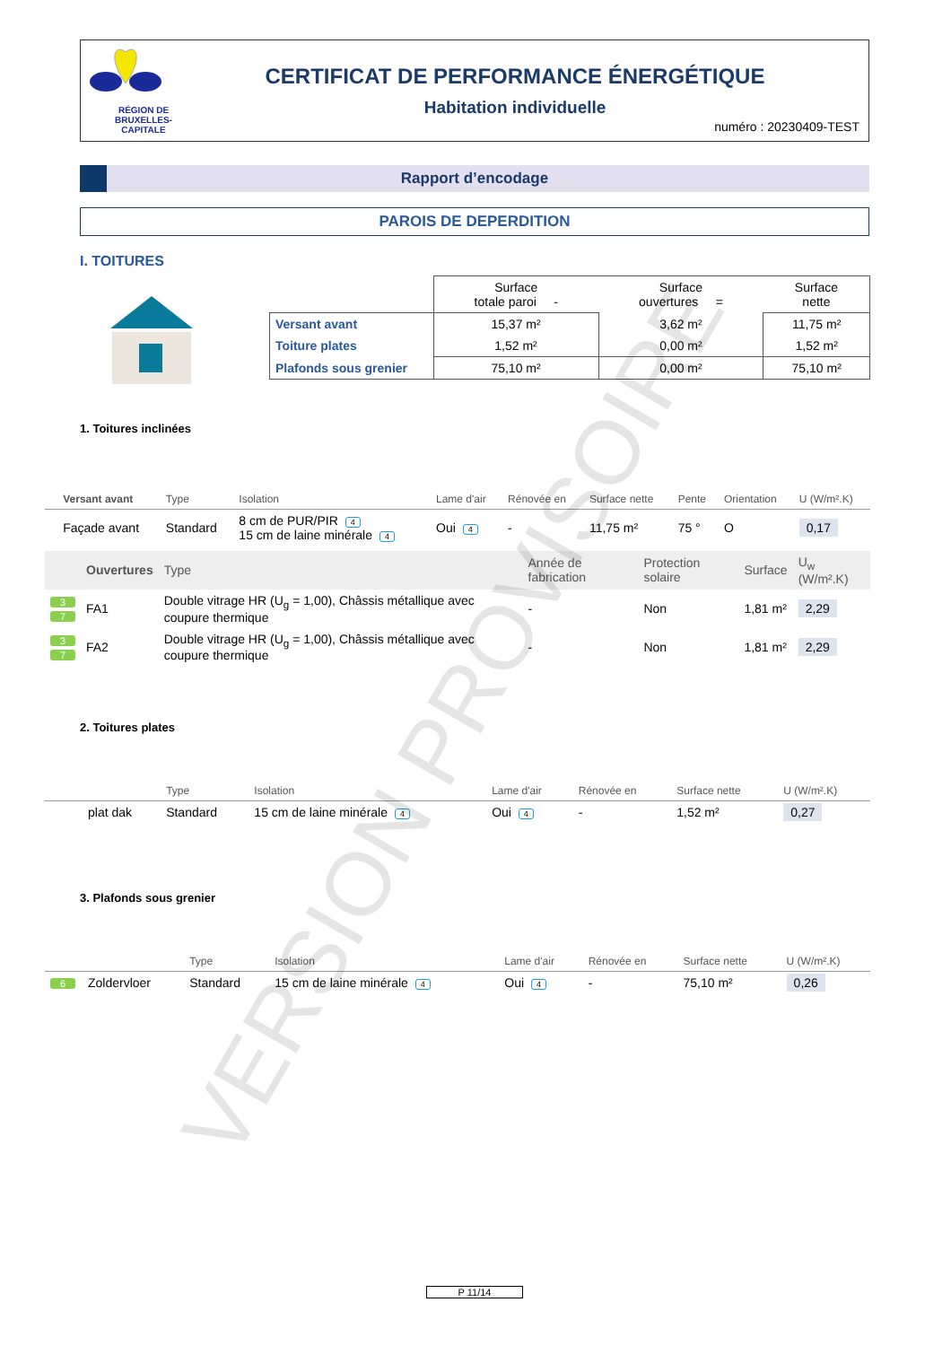RÉGION DE
BRUXELLES-
CAPITALE
CERTIFICAT DE PERFORMANCE ÉNERGÉTIQUE
Habitation individuelle
numéro : 20230409-TEST
Rapport d’encodage
PAROIS DE DEPERDITION
I. TOITURES
| | Surface totale paroi - | Surface ouvertures = | Surface nette |
| Versant avant | 15,37 m² | 3,62 m² | 11,75 m² |
| Toiture plates | 1,52 m² | 0,00 m² | 1,52 m² |
| Plafonds sous grenier | 75,10 m² | 0,00 m² | 75,10 m² |
1. Toitures inclinées
| | Versant avant | Type | Isolation | Lame d'air | Rénovée en | Surface nette | Pente | Orientation | U (W/m².K) |
| | Façade avant | Standard | 8 cm de PUR/PIR 4 15 cm de laine minérale 4 | Oui 4 | - | 11,75 m² | 75 ° | O | 0,17 |
| | Ouvertures | Type | Année de fabrication | Protection solaire | Surface | U<sub>w</sub> (W/m².K) |
| 3 7 | FA1 | Double vitrage HR (U<sub>g</sub> = 1,00), Châssis métallique avec coupure thermique | - | Non | 1,81 m² | 2,29 |
| 3 7 | FA2 | Double vitrage HR (U<sub>g</sub> = 1,00), Châssis métallique avec coupure thermique | - | Non | 1,81 m² | 2,29 |
2. Toitures plates
| | | Type | Isolation | Lame d'air | Rénovée en | Surface nette | U (W/m².K) |
| | plat dak | Standard | 15 cm de laine minérale 4 | Oui 4 | - | 1,52 m² | 0,27 |
3. Plafonds sous grenier
| | | Type | Isolation | Lame d'air | Rénovée en | Surface nette | U (W/m².K) |
| 6 | Zoldervloer | Standard | 15 cm de laine minérale 4 | Oui 4 | - | 75,10 m² | 0,26 |
VERSION PROVISOIRE
P 11/14